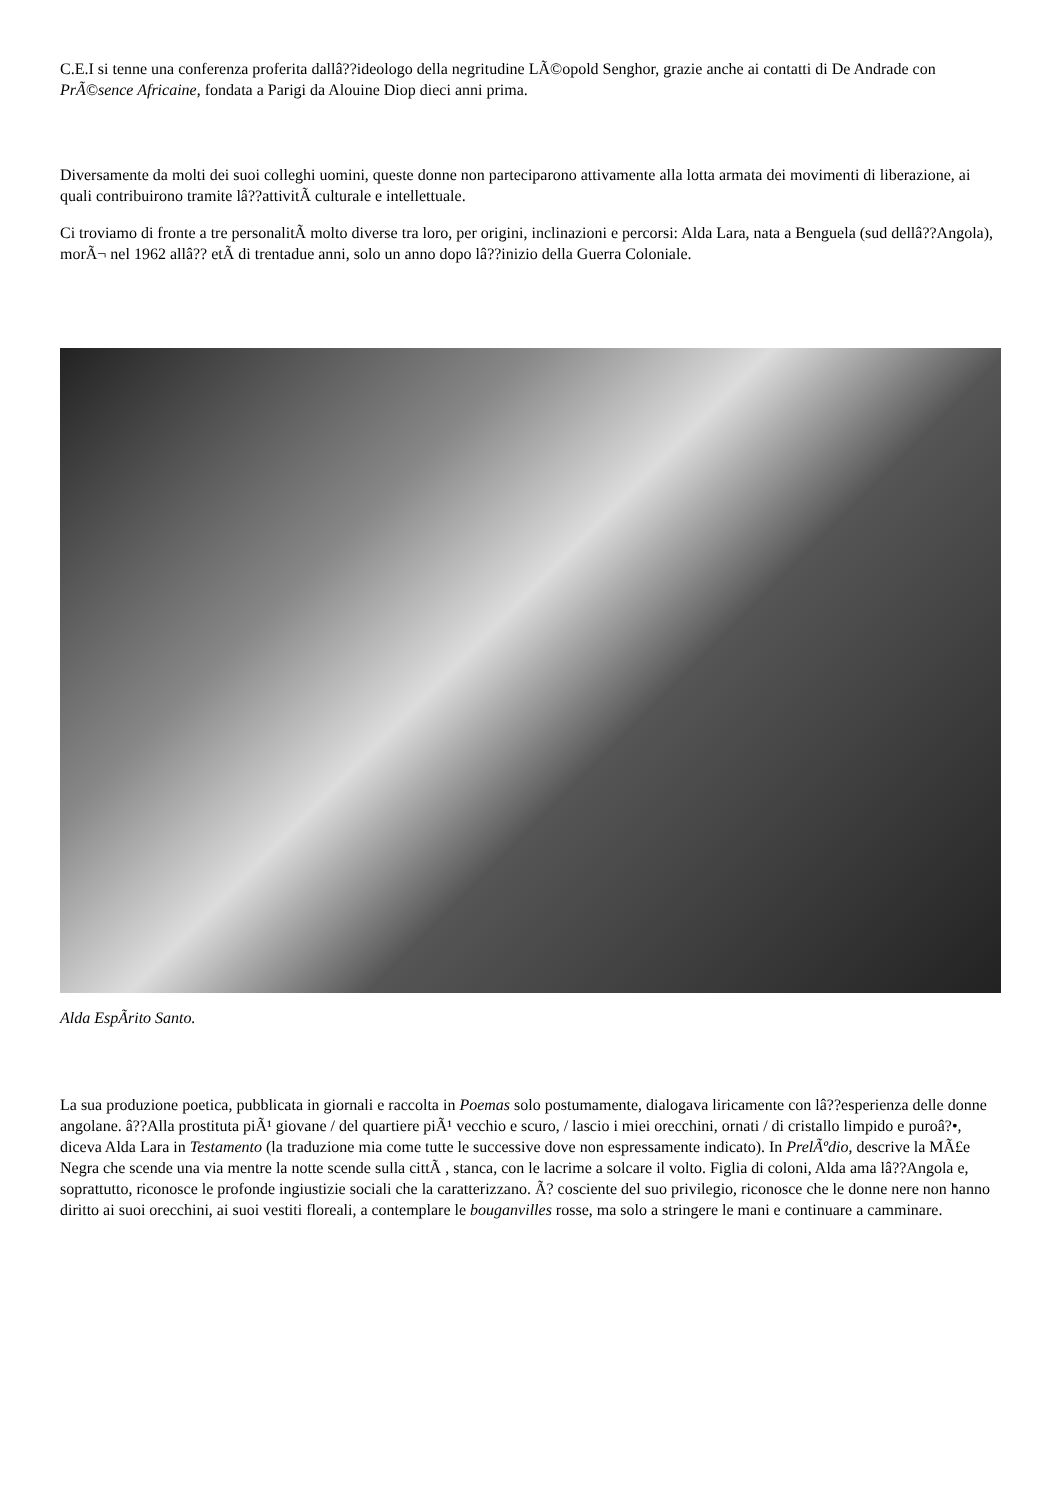C.E.I si tenne una conferenza proferita dallâ??ideologo della negritudine LÃ©opold Senghor, grazie anche ai contatti di De Andrade con PrÃ©sence Africaine, fondata a Parigi da Alouine Diop dieci anni prima.
Diversamente da molti dei suoi colleghi uomini, queste donne non parteciparono attivamente alla lotta armata dei movimenti di liberazione, ai quali contribuirono tramite lâ??attivitÃ culturale e intellettuale.
Ci troviamo di fronte a tre personalitÃ molto diverse tra loro, per origini, inclinazioni e percorsi: Alda Lara, nata a Benguela (sud dellâ??Angola), morÃ¬ nel 1962 allâ?? etÃ di trentadue anni, solo un anno dopo lâ??inizio della Guerra Coloniale.
Alda EspÃrito Santo.
La sua produzione poetica, pubblicata in giornali e raccolta in Poemas solo postumamente, dialogava liricamente con lâ??esperienza delle donne angolane. â??Alla prostituta piÃ¹ giovane / del quartiere piÃ¹ vecchio e scuro, / lascio i miei orecchini, ornati / di cristallo limpido e puroâ?•, diceva Alda Lara in Testamento (la traduzione mia come tutte le successive dove non espressamente indicato). In PrelÃºdio, descrive la MÃ£e Negra che scende una via mentre la notte scende sulla cittÃ , stanca, con le lacrime a solcare il volto. Figlia di coloni, Alda ama lâ??Angola e, soprattutto, riconosce le profonde ingiustizie sociali che la caratterizzano. Ã? cosciente del suo privilegio, riconosce che le donne nere non hanno diritto ai suoi orecchini, ai suoi vestiti floreali, a contemplare le bouganvilles rosse, ma solo a stringere le mani e continuare a camminare.